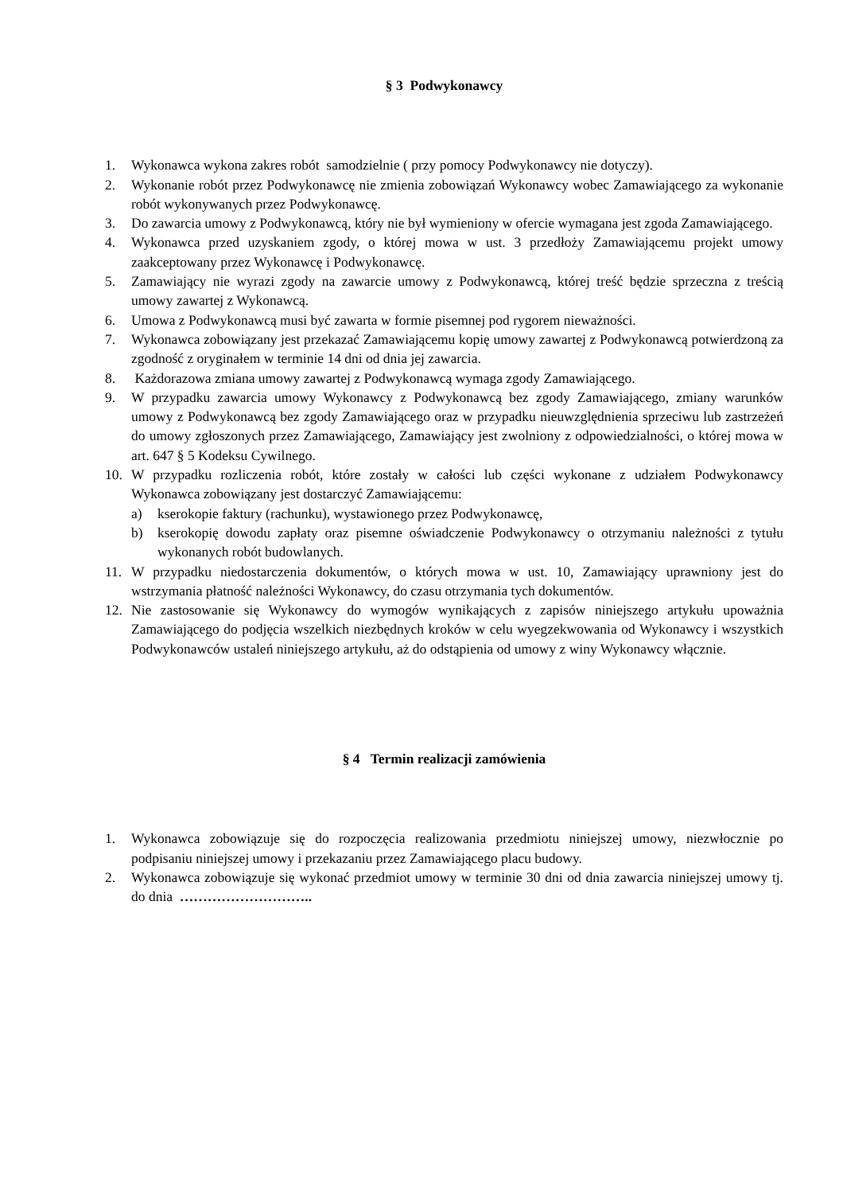§ 3 Podwykonawcy
1. Wykonawca wykona zakres robót samodzielnie ( przy pomocy Podwykonawcy nie dotyczy).
2. Wykonanie robót przez Podwykonawcę nie zmienia zobowiązań Wykonawcy wobec Zamawiającego za wykonanie robót wykonywanych przez Podwykonawcę.
3. Do zawarcia umowy z Podwykonawcą, który nie był wymieniony w ofercie wymagana jest zgoda Zamawiającego.
4. Wykonawca przed uzyskaniem zgody, o której mowa w ust. 3 przedłoży Zamawiającemu projekt umowy zaakceptowany przez Wykonawcę i Podwykonawcę.
5. Zamawiający nie wyrazi zgody na zawarcie umowy z Podwykonawcą, której treść będzie sprzeczna z treścią umowy zawartej z Wykonawcą.
6. Umowa z Podwykonawcą musi być zawarta w formie pisemnej pod rygorem nieważności.
7. Wykonawca zobowiązany jest przekazać Zamawiającemu kopię umowy zawartej z Podwykonawcą potwierdzoną za zgodność z oryginałem w terminie 14 dni od dnia jej zawarcia.
8. Każdorazowa zmiana umowy zawartej z Podwykonawcą wymaga zgody Zamawiającego.
9. W przypadku zawarcia umowy Wykonawcy z Podwykonawcą bez zgody Zamawiającego, zmiany warunków umowy z Podwykonawcą bez zgody Zamawiającego oraz w przypadku nieuwzględnienia sprzeciwu lub zastrzeżeń do umowy zgłoszonych przez Zamawiającego, Zamawiający jest zwolniony z odpowiedzialności, o której mowa w art. 647 § 5 Kodeksu Cywilnego.
10. W przypadku rozliczenia robót, które zostały w całości lub części wykonane z udziałem Podwykonawcy Wykonawca zobowiązany jest dostarczyć Zamawiającemu:
a) kserokopie faktury (rachunku), wystawionego przez Podwykonawcę,
b) kserokopię dowodu zapłaty oraz pisemne oświadczenie Podwykonawcy o otrzymaniu należności z tytułu wykonanych robót budowlanych.
11. W przypadku niedostarczenia dokumentów, o których mowa w ust. 10, Zamawiający uprawniony jest do wstrzymania płatność należności Wykonawcy, do czasu otrzymania tych dokumentów.
12. Nie zastosowanie się Wykonawcy do wymogów wynikających z zapisów niniejszego artykułu upoważnia Zamawiającego do podjęcia wszelkich niezbędnych kroków w celu wyegzekwowania od Wykonawcy i wszystkich Podwykonawców ustaleń niniejszego artykułu, aż do odstąpienia od umowy z winy Wykonawcy włącznie.
§ 4 Termin realizacji zamówienia
1. Wykonawca zobowiązuje się do rozpoczęcia realizowania przedmiotu niniejszej umowy, niezwłocznie po podpisaniu niniejszej umowy i przekazaniu przez Zamawiającego placu budowy.
2. Wykonawca zobowiązuje się wykonać przedmiot umowy w terminie 30 dni od dnia zawarcia niniejszej umowy tj. do dnia ………………………..